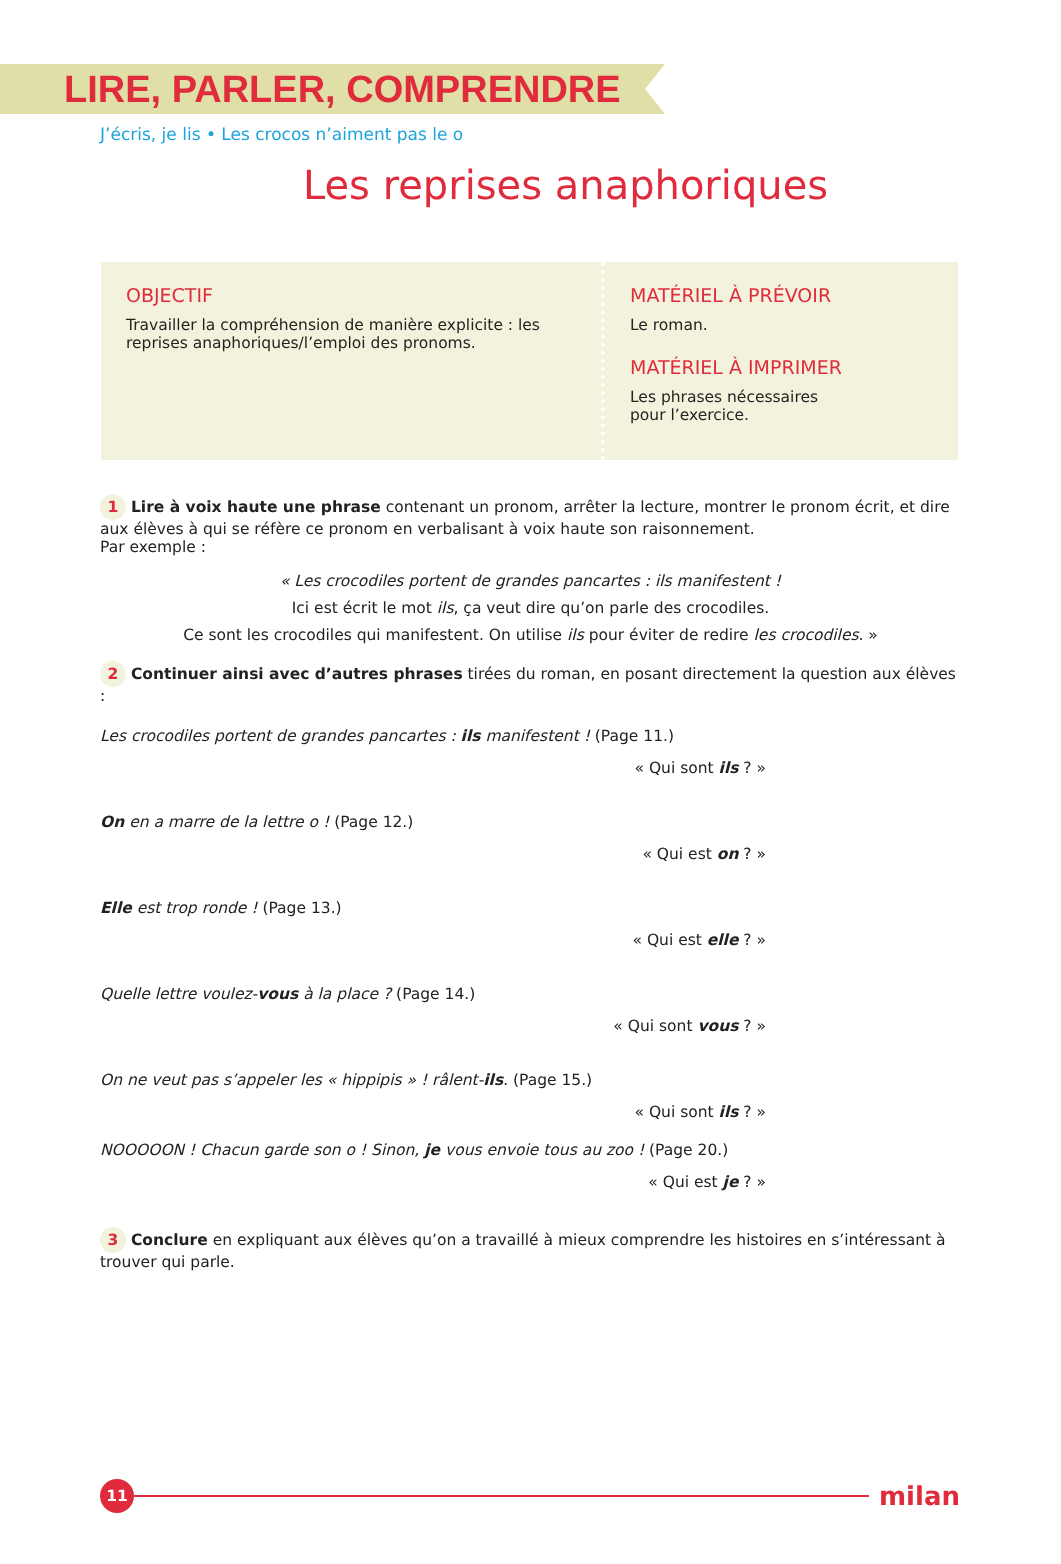LIRE, PARLER, COMPRENDRE
J’écris, je lis • Les crocos n’aiment pas le o
Les reprises anaphoriques
OBJECTIF
Travailler la compréhension de manière explicite : les reprises anaphoriques/l’emploi des pronoms.
MATÉRIEL À PRÉVOIR
Le roman.
MATÉRIEL À IMPRIMER
Les phrases nécessaires
pour l’exercice.
1 Lire à voix haute une phrase contenant un pronom, arrêter la lecture, montrer le pronom écrit, et dire aux élèves à qui se réfère ce pronom en verbalisant à voix haute son raisonnement.
Par exemple :
« Les crocodiles portent de grandes pancartes : ils manifestent !
Ici est écrit le mot ils, ça veut dire qu’on parle des crocodiles.
Ce sont les crocodiles qui manifestent. On utilise ils pour éviter de redire les crocodiles. »
2 Continuer ainsi avec d’autres phrases tirées du roman, en posant directement la question aux élèves :
Les crocodiles portent de grandes pancartes : ils manifestent ! (Page 11.)
« Qui sont ils ? »
On en a marre de la lettre o ! (Page 12.)
« Qui est on ? »
Elle est trop ronde ! (Page 13.)
« Qui est elle ? »
Quelle lettre voulez-vous à la place ? (Page 14.)
« Qui sont vous ? »
On ne veut pas s’appeler les « hippipis » ! râlent-ils. (Page 15.)
« Qui sont ils ? »
NOOOOON ! Chacun garde son o ! Sinon, je vous envoie tous au zoo ! (Page 20.)
« Qui est je ? »
3 Conclure en expliquant aux élèves qu’on a travaillé à mieux comprendre les histoires en s’intéressant à trouver qui parle.
11
milan